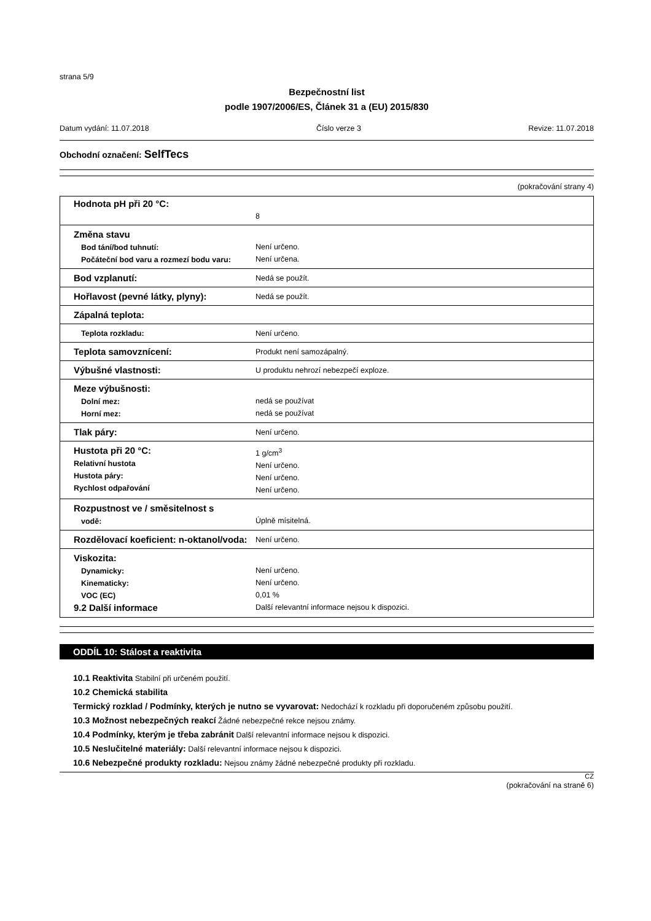strana 5/9
Bezpečnostní list
podle 1907/2006/ES, Článek 31 a (EU) 2015/830
Datum vydání: 11.07.2018 Číslo verze 3 Revize: 11.07.2018
Obchodní označení: SelfTecs
(pokračování strany 4)
| Hodnota pH při 20 °C: | 8 |
| Změna stavu Bod tání/bod tuhnutí: Počáteční bod varu a rozmezí bodu varu: | Není určeno. Není určena. |
| Bod vzplanutí: | Nedá se použít. |
| Hořlavost (pevné látky, plyny): | Nedá se použít. |
| Zápalná teplota: | |
| Teplota rozkladu: | Není určeno. |
| Teplota samovznícení: | Produkt není samozápalný. |
| Výbušné vlastnosti: | U produktu nehrozí nebezpečí exploze. |
| Meze výbušnosti: Dolní mez: Horní mez: | nedá se používat nedá se používat |
| Tlak páry: | Není určeno. |
| Hustota při 20 °C: Relativní hustota Hustota páry: Rychlost odpařování | 1 g/cm<sup>3</sup> Není určeno. Není určeno. Není určeno. |
| Rozpustnost ve / směsitelnost s vodě: | Úplně mísitelná. |
| Rozdělovací koeficient: n-oktanol/voda: | Není určeno. |
| Viskozita: Dynamicky: Kinematicky: VOC (EC) 9.2 Další informace | Není určeno. Není určeno. 0,01 % Další relevantní informace nejsou k dispozici. |
ODDÍL 10: Stálost a reaktivita
10.1 Reaktivita Stabilní při určeném použití.
10.2 Chemická stabilita
Termický rozklad / Podmínky, kterých je nutno se vyvarovat: Nedochází k rozkladu při doporučeném způsobu použití.
10.3 Možnost nebezpečných reakcí Žádné nebezpečné rekce nejsou známy.
10.4 Podmínky, kterým je třeba zabránit Další relevantní informace nejsou k dispozici.
10.5 Neslučitelné materiály: Další relevantní informace nejsou k dispozici.
10.6 Nebezpečné produkty rozkladu: Nejsou známy žádné nebezpečné produkty při rozkladu.
CZ
(pokračování na straně 6)